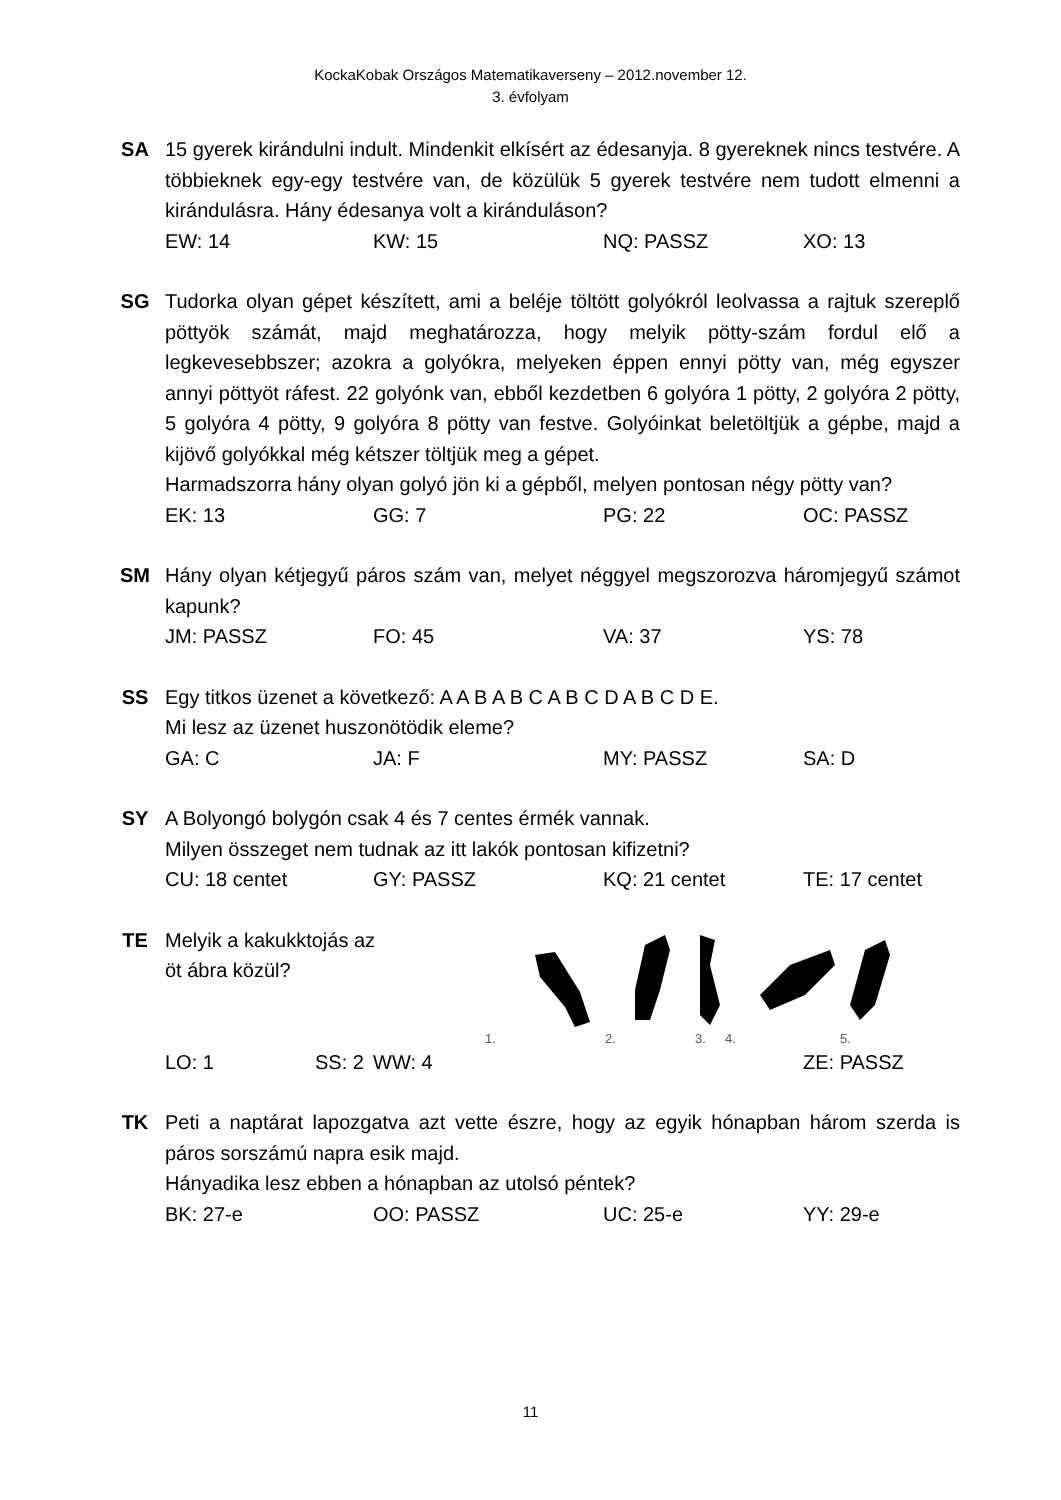KockaKobak Országos Matematikaverseny – 2012.november 12.
3. évfolyam
SA 15 gyerek kirándulni indult. Mindenkit elkísért az édesanyja. 8 gyereknek nincs testvére. A többieknek egy-egy testvére van, de közülük 5 gyerek testvére nem tudott elmenni a kirándulásra. Hány édesanya volt a kiránduláson?
EW: 14 KW: 15 NQ: PASSZ XO: 13
SG Tudorka olyan gépet készített, ami a beléje töltött golyókról leolvassa a rajtuk szereplő pöttyök számát, majd meghatározza, hogy melyik pötty-szám fordul elő a legkevesebbszer; azokra a golyókra, melyeken éppen ennyi pötty van, még egyszer annyi pöttyöt ráfest. 22 golyónk van, ebből kezdetben 6 golyóra 1 pötty, 2 golyóra 2 pötty, 5 golyóra 4 pötty, 9 golyóra 8 pötty van festve. Golyóinkat beletöltjük a gépbe, majd a kijövő golyókkal még kétszer töltjük meg a gépet.
Harmadszorra hány olyan golyó jön ki a gépből, melyen pontosan négy pötty van?
EK: 13 GG: 7 PG: 22 OC: PASSZ
SM Hány olyan kétjegyű páros szám van, melyet néggyel megszorozva háromjegyű számot kapunk?
JM: PASSZ FO: 45 VA: 37 YS: 78
SS Egy titkos üzenet a következő: A A B A B C A B C D A B C D E.
Mi lesz az üzenet huszonötödik eleme?
GA: C JA: F MY: PASSZ SA: D
SY A Bolyongó bolygón csak 4 és 7 centes érmék vannak.
Milyen összeget nem tudnak az itt lakók pontosan kifizetni?
CU: 18 centet GY: PASSZ KQ: 21 centet TE: 17 centet
TE
Melyik a kakukktojás az
öt ábra közül?
1.
2.
3.
4.
5.
LO: 1 SS: 2 WW: 4 ZE: PASSZ
TK Peti a naptárat lapozgatva azt vette észre, hogy az egyik hónapban három szerda is páros sorszámú napra esik majd.
Hányadika lesz ebben a hónapban az utolsó péntek?
BK: 27-e OO: PASSZ UC: 25-e YY: 29-e
11